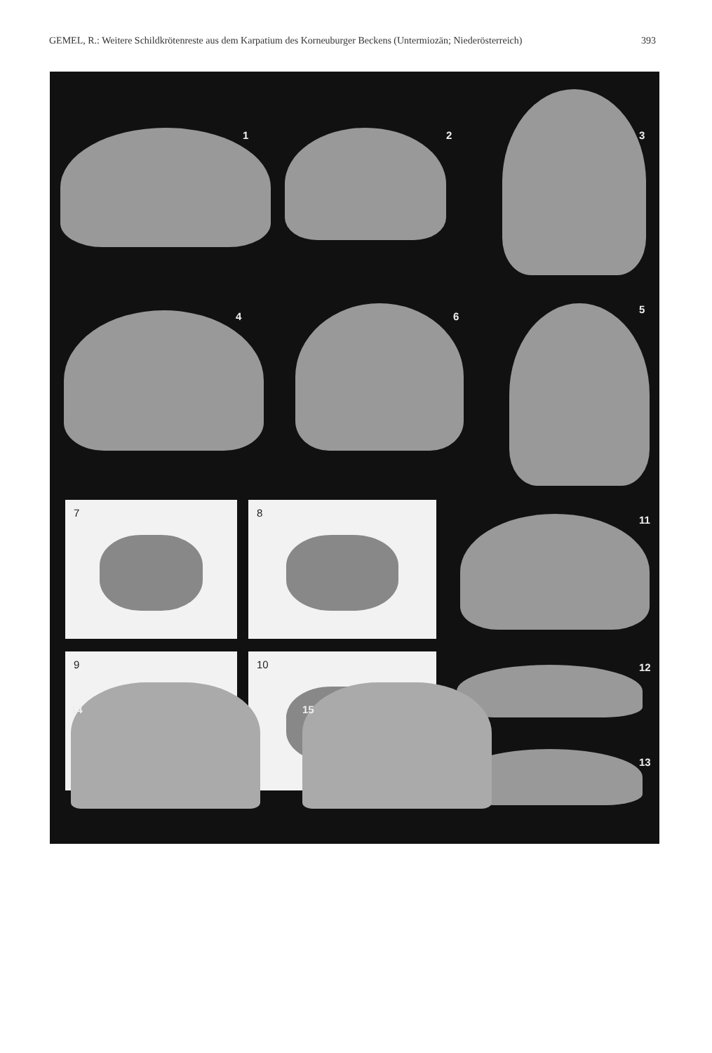GEMEL, R.: Weitere Schildkrötenreste aus dem Karpatium des Korneuburger Beckens (Untermiozän; Niederösterreich) 393
1 2 3
4 6
5
7 8
9 10
11
12
13
14
15